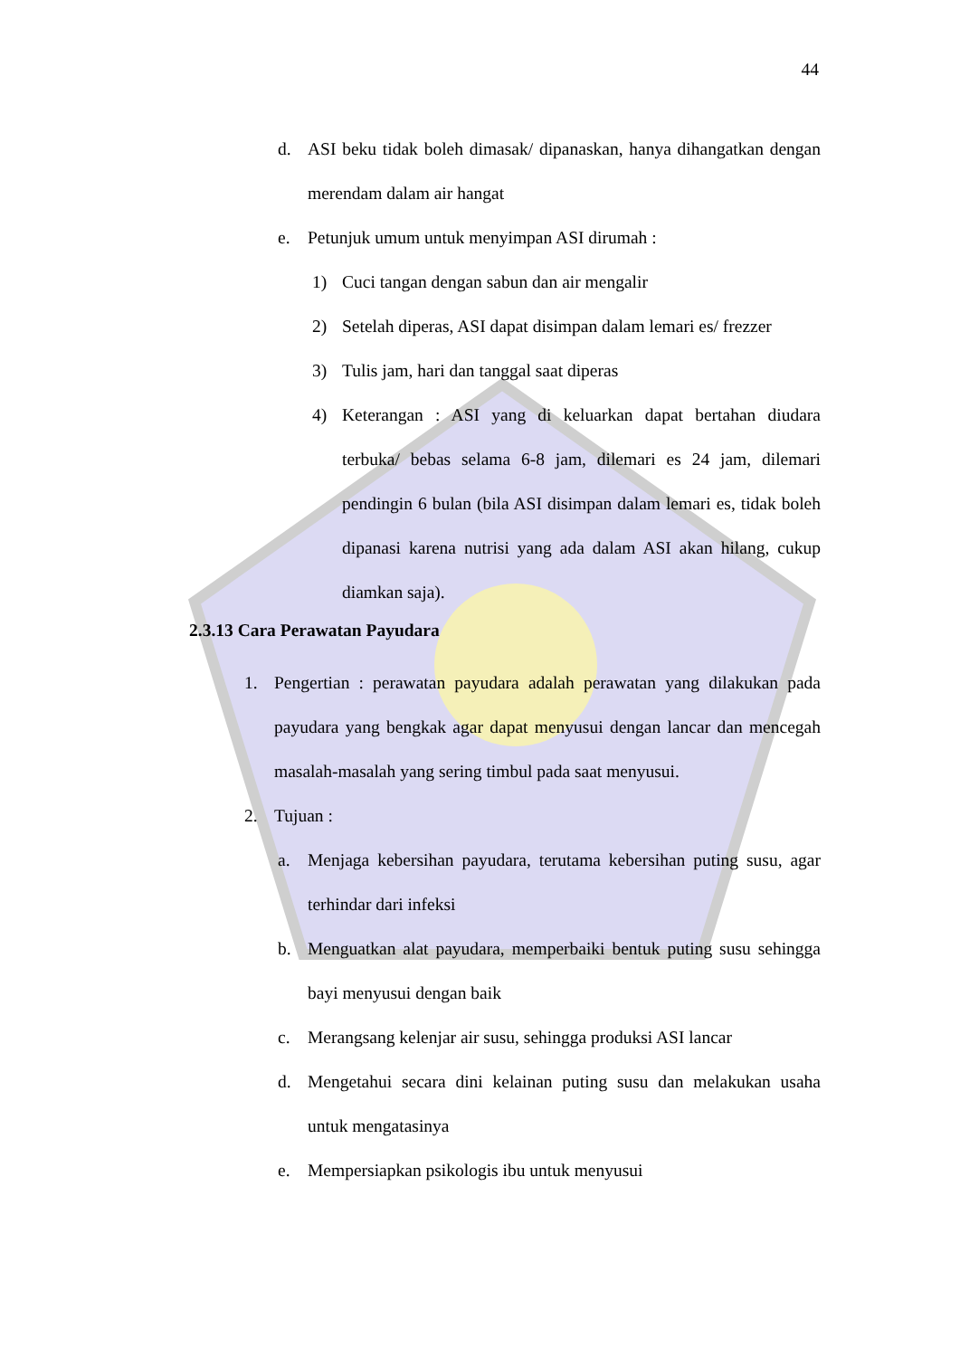44
d. ASI beku tidak boleh dimasak/ dipanaskan, hanya dihangatkan dengan merendam dalam air hangat
e. Petunjuk umum untuk menyimpan ASI dirumah :
1) Cuci tangan dengan sabun dan air mengalir
2) Setelah diperas, ASI dapat disimpan dalam lemari es/ frezzer
3) Tulis jam, hari dan tanggal saat diperas
4) Keterangan : ASI yang di keluarkan dapat bertahan diudara terbuka/ bebas selama 6-8 jam, dilemari es 24 jam, dilemari pendingin 6 bulan (bila ASI disimpan dalam lemari es, tidak boleh dipanasi karena nutrisi yang ada dalam ASI akan hilang, cukup diamkan saja).
2.3.13 Cara Perawatan Payudara
1. Pengertian : perawatan payudara adalah perawatan yang dilakukan pada payudara yang bengkak agar dapat menyusui dengan lancar dan mencegah masalah-masalah yang sering timbul pada saat menyusui.
2. Tujuan :
a. Menjaga kebersihan payudara, terutama kebersihan puting susu, agar terhindar dari infeksi
b. Menguatkan alat payudara, memperbaiki bentuk puting susu sehingga bayi menyusui dengan baik
c. Merangsang kelenjar air susu, sehingga produksi ASI lancar
d. Mengetahui secara dini kelainan puting susu dan melakukan usaha untuk mengatasinya
e. Mempersiapkan psikologis ibu untuk menyusui